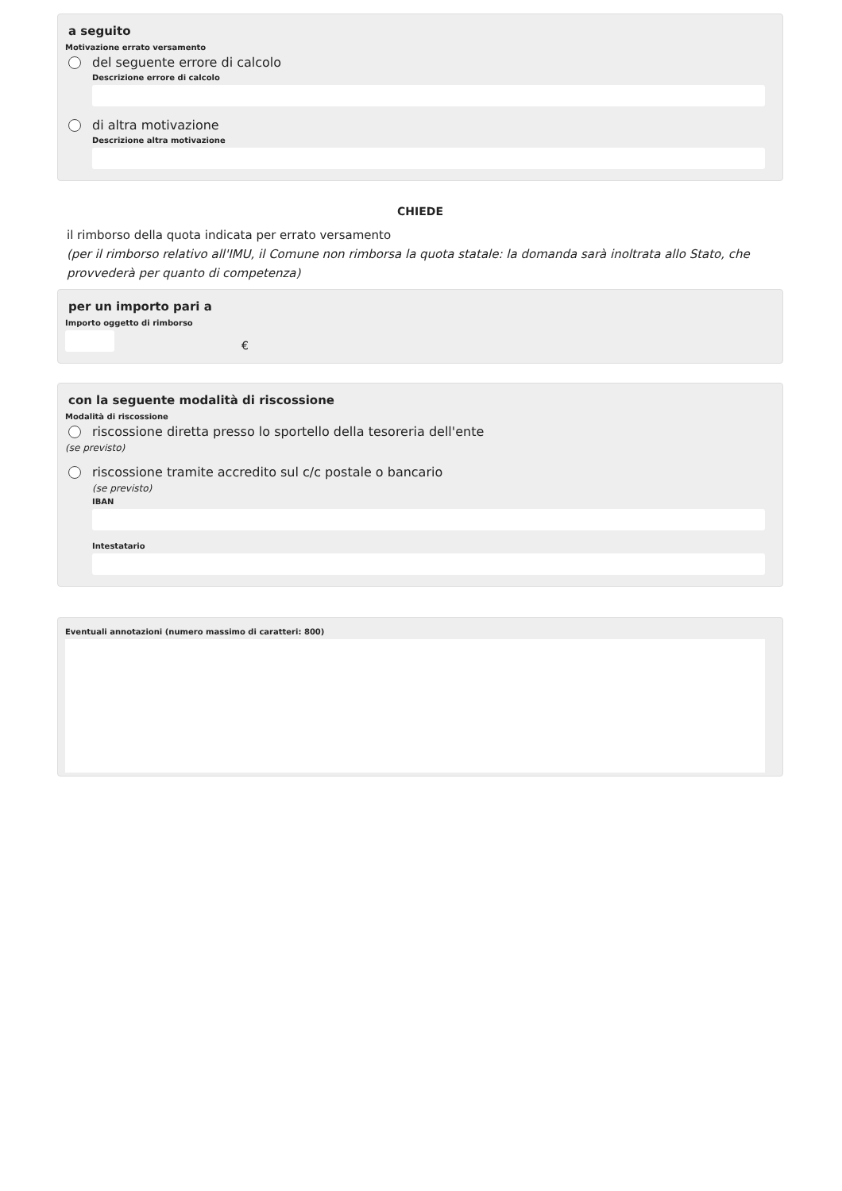a seguito
Motivazione errato versamento
del seguente errore di calcolo
Descrizione errore di calcolo
di altra motivazione
Descrizione altra motivazione
CHIEDE
il rimborso della quota indicata per errato versamento
(per il rimborso relativo all'IMU, il Comune non rimborsa la quota statale: la domanda sarà inoltrata allo Stato, che provvederà per quanto di competenza)
per un importo pari a
Importo oggetto di rimborso
€
con la seguente modalità di riscossione
Modalità di riscossione
riscossione diretta presso lo sportello della tesoreria dell'ente
(se previsto)
riscossione tramite accredito sul c/c postale o bancario
(se previsto)
IBAN
Intestatario
Eventuali annotazioni (numero massimo di caratteri: 800)